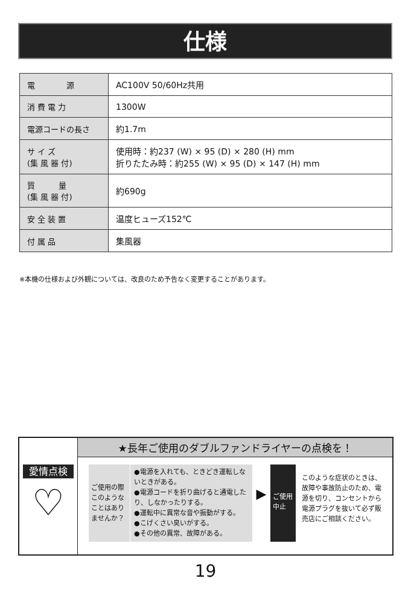仕様
| 電 源 | AC100V 50/60Hz共用 |
| 消 費 電 力 | 1300W |
| 電源コードの長さ | 約1.7m |
| サ イ ズ (集 風 器 付) | 使用時：約237 (W) × 95 (D) × 280 (H) mm 折りたたみ時：約255 (W) × 95 (D) × 147 (H) mm |
| 質 量 (集 風 器 付) | 約690g |
| 安 全 装 置 | 温度ヒューズ152℃ |
| 付 属 品 | 集風器 |
※本機の仕様および外観については、改良のため予告なく変更することがあります。
愛情点検
♡
★長年ご使用のダブルファンドライヤーの点検を！
ご使用の際このようなことはありませんか？
●電源を入れても、ときどき運転しないときがある。
●電源コードを折り曲げると通電したり、しなかったりする。
●運転中に異常な音や振動がする。
●こげくさい臭いがする。
●その他の異常、故障がある。
▶
ご使用 中止
このような症状のときは、故障や事故防止のため、電源を切り、コンセントから電源プラグを抜いて必ず販売店にご相談ください。
19